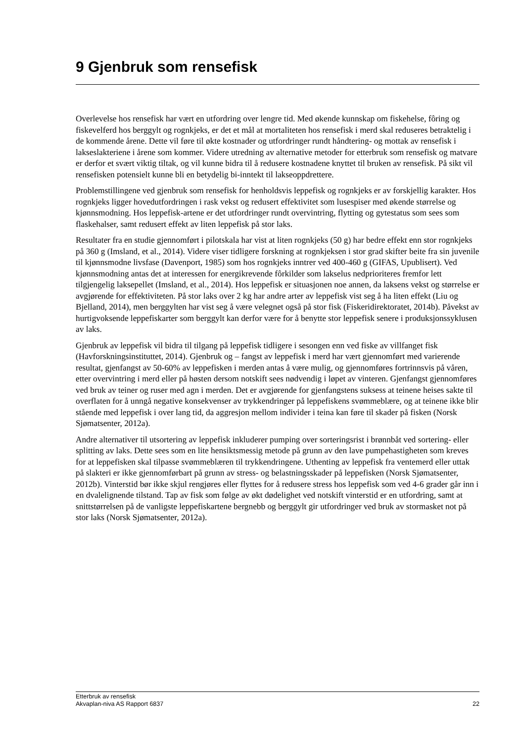9 Gjenbruk som rensefisk
Overlevelse hos rensefisk har vært en utfordring over lengre tid. Med økende kunnskap om fiskehelse, fôring og fiskevelferd hos berggylt og rognkjeks, er det et mål at mortaliteten hos rensefisk i merd skal reduseres betraktelig i de kommende årene. Dette vil føre til økte kostnader og utfordringer rundt håndtering- og mottak av rensefisk i lakseslakteriene i årene som kommer. Videre utredning av alternative metoder for etterbruk som rensefisk og matvare er derfor et svært viktig tiltak, og vil kunne bidra til å redusere kostnadene knyttet til bruken av rensefisk. På sikt vil rensefisken potensielt kunne bli en betydelig bi-inntekt til lakseoppdrettere.
Problemstillingene ved gjenbruk som rensefisk for henholdsvis leppefisk og rognkjeks er av forskjellig karakter. Hos rognkjeks ligger hovedutfordringen i rask vekst og redusert effektivitet som lusespiser med økende størrelse og kjønnsmodning. Hos leppefisk-artene er det utfordringer rundt overvintring, flytting og gytestatus som sees som flaskehalser, samt redusert effekt av liten leppefisk på stor laks.
Resultater fra en studie gjennomført i pilotskala har vist at liten rognkjeks (50 g) har bedre effekt enn stor rognkjeks på 360 g (Imsland, et al., 2014). Videre viser tidligere forskning at rognkjeksen i stor grad skifter beite fra sin juvenile til kjønnsmodne livsfase (Davenport, 1985) som hos rognkjeks inntrer ved 400-460 g (GIFAS, Upublisert). Ved kjønnsmodning antas det at interessen for energikrevende fôrkilder som lakselus nedprioriteres fremfor lett tilgjengelig laksepellet (Imsland, et al., 2014). Hos leppefisk er situasjonen noe annen, da laksens vekst og størrelse er avgjørende for effektiviteten. På stor laks over 2 kg har andre arter av leppefisk vist seg å ha liten effekt (Liu og Bjelland, 2014), men berggylten har vist seg å være velegnet også på stor fisk (Fiskeridirektoratet, 2014b). Påvekst av hurtigvoksende leppefiskarter som berggylt kan derfor være for å benytte stor leppefisk senere i produksjonssyklusen av laks.
Gjenbruk av leppefisk vil bidra til tilgang på leppefisk tidligere i sesongen enn ved fiske av villfanget fisk (Havforskningsinstituttet, 2014). Gjenbruk og – fangst av leppefisk i merd har vært gjennomført med varierende resultat, gjenfangst av 50-60% av leppefisken i merden antas å være mulig, og gjennomføres fortrinnsvis på våren, etter overvintring i merd eller på høsten dersom notskift sees nødvendig i løpet av vinteren. Gjenfangst gjennomføres ved bruk av teiner og ruser med agn i merden. Det er avgjørende for gjenfangstens suksess at teinene heises sakte til overflaten for å unngå negative konsekvenser av trykkendringer på leppefiskens svømmeblære, og at teinene ikke blir stående med leppefisk i over lang tid, da aggresjon mellom individer i teina kan føre til skader på fisken (Norsk Sjømatsenter, 2012a).
Andre alternativer til utsortering av leppefisk inkluderer pumping over sorteringsrist i brønnbåt ved sortering- eller splitting av laks. Dette sees som en lite hensiktsmessig metode på grunn av den lave pumpehastigheten som kreves for at leppefisken skal tilpasse svømmeblæren til trykkendringene. Uthenting av leppefisk fra ventemerd eller uttak på slakteri er ikke gjennomførbart på grunn av stress- og belastningsskader på leppefisken (Norsk Sjømatsenter, 2012b). Vinterstid bør ikke skjul rengjøres eller flyttes for å redusere stress hos leppefisk som ved 4-6 grader går inn i en dvalelignende tilstand. Tap av fisk som følge av økt dødelighet ved notskift vinterstid er en utfordring, samt at snittstørrelsen på de vanligste leppefiskartene bergnebb og berggylt gir utfordringer ved bruk av stormasket not på stor laks (Norsk Sjømatsenter, 2012a).
Etterbruk av rensefisk
Akvaplan-niva AS Rapport 6837 22